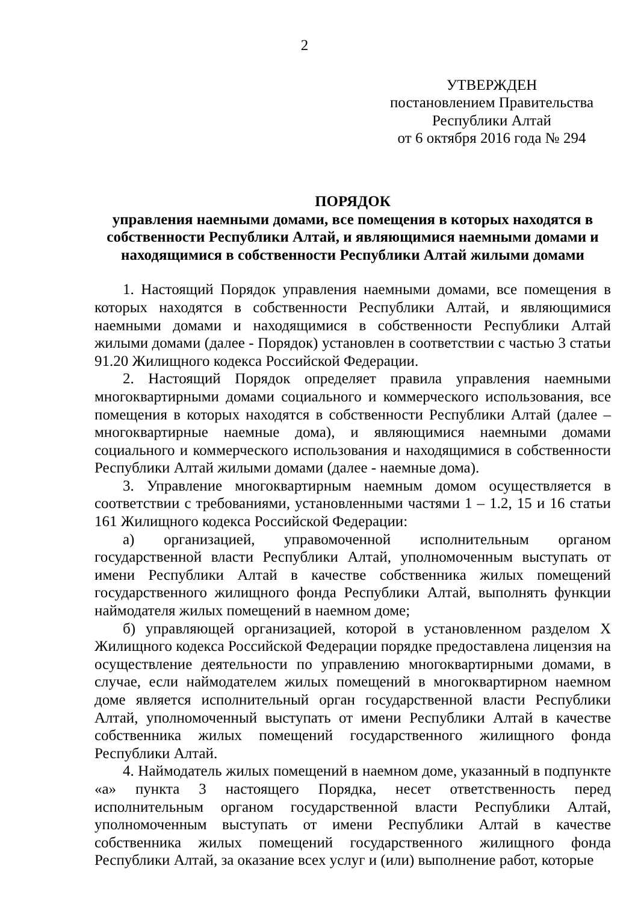2
УТВЕРЖДЕН
постановлением Правительства
Республики Алтай
от 6 октября 2016 года № 294
ПОРЯДОК
управления наемными домами, все помещения в которых находятся в собственности Республики Алтай, и являющимися наемными домами и находящимися в собственности Республики Алтай жилыми домами
1. Настоящий Порядок управления наемными домами, все помещения в которых находятся в собственности Республики Алтай, и являющимися наемными домами и находящимися в собственности Республики Алтай жилыми домами (далее - Порядок) установлен в соответствии с частью 3 статьи 91.20 Жилищного кодекса Российской Федерации.
2. Настоящий Порядок определяет правила управления наемными многоквартирными домами социального и коммерческого использования, все помещения в которых находятся в собственности Республики Алтай (далее – многоквартирные наемные дома), и являющимися наемными домами социального и коммерческого использования и находящимися в собственности Республики Алтай жилыми домами (далее - наемные дома).
3. Управление многоквартирным наемным домом осуществляется в соответствии с требованиями, установленными частями 1 – 1.2, 15 и 16 статьи 161 Жилищного кодекса Российской Федерации:
а) организацией, управомоченной исполнительным органом государственной власти Республики Алтай, уполномоченным выступать от имени Республики Алтай в качестве собственника жилых помещений государственного жилищного фонда Республики Алтай, выполнять функции наймодателя жилых помещений в наемном доме;
б) управляющей организацией, которой в установленном разделом X Жилищного кодекса Российской Федерации порядке предоставлена лицензия на осуществление деятельности по управлению многоквартирными домами, в случае, если наймодателем жилых помещений в многоквартирном наемном доме является исполнительный орган государственной власти Республики Алтай, уполномоченный выступать от имени Республики Алтай в качестве собственника жилых помещений государственного жилищного фонда Республики Алтай.
4. Наймодатель жилых помещений в наемном доме, указанный в подпункте «а» пункта 3 настоящего Порядка, несет ответственность перед исполнительным органом государственной власти Республики Алтай, уполномоченным выступать от имени Республики Алтай в качестве собственника жилых помещений государственного жилищного фонда Республики Алтай, за оказание всех услуг и (или) выполнение работ, которые